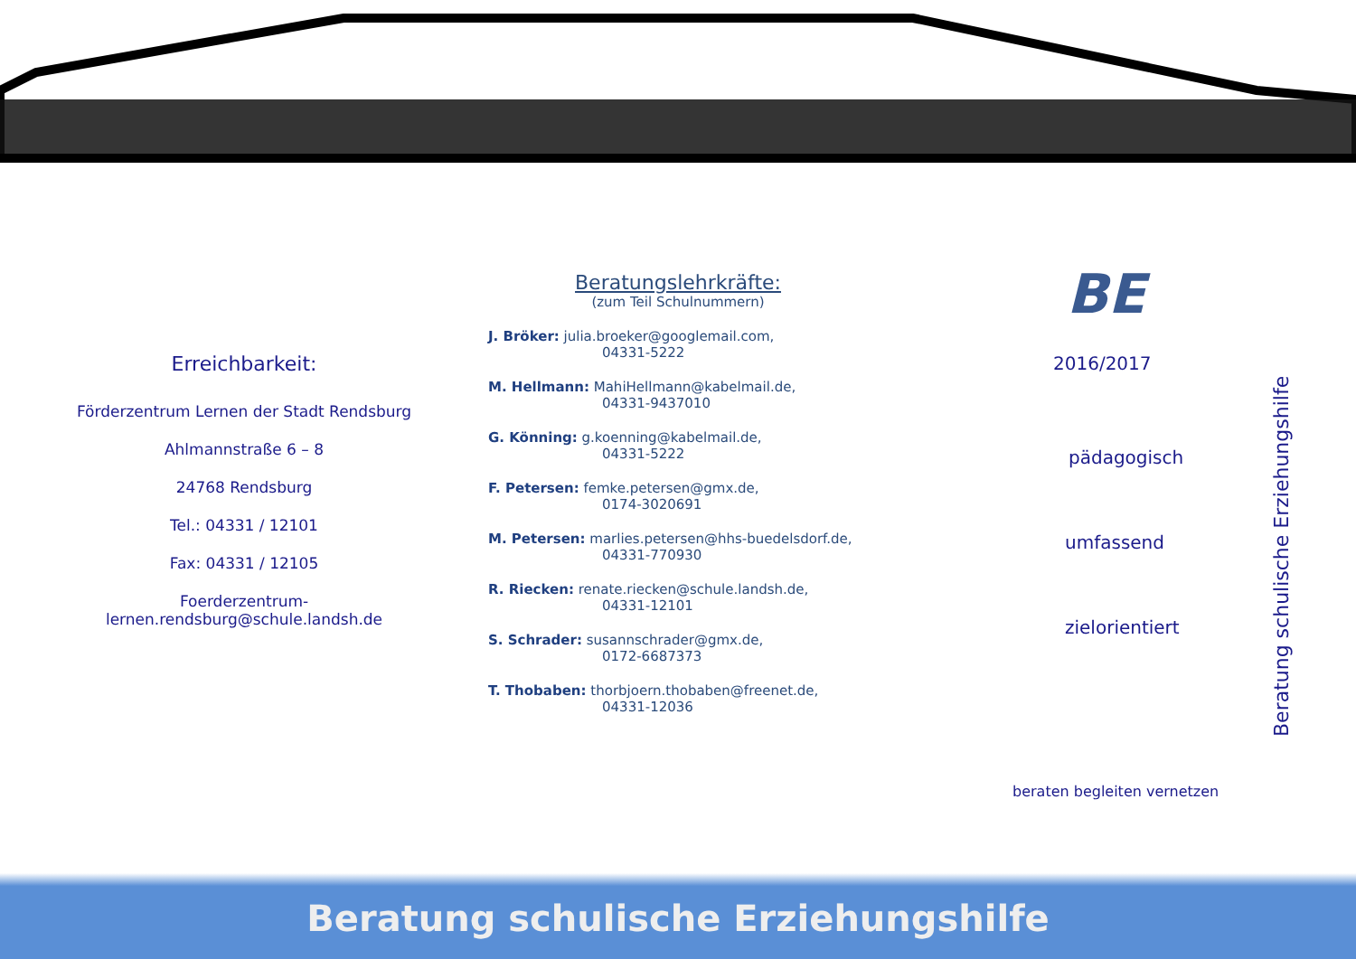Erreichbarkeit:
Förderzentrum Lernen der Stadt Rendsburg
Ahlmannstraße 6 – 8
24768 Rendsburg
Tel.: 04331 / 12101
Fax: 04331 / 12105
Foerderzentrum-
lernen.rendsburg@schule.landsh.de
Beratungslehrkräfte:
(zum Teil Schulnummern)
J. Bröker: julia.broeker@googlemail.com,
04331-5222
M. Hellmann: MahiHellmann@kabelmail.de,
04331-9437010
G. Könning: g.koenning@kabelmail.de,
04331-5222
F. Petersen: femke.petersen@gmx.de,
0174-3020691
M. Petersen: marlies.petersen@hhs-buedelsdorf.de,
04331-770930
R. Riecken: renate.riecken@schule.landsh.de,
04331-12101
S. Schrader: susannschrader@gmx.de,
0172-6687373
T. Thobaben: thorbjoern.thobaben@freenet.de,
04331-12036
BE
2016/2017
pädagogisch
umfassend
zielorientiert
beraten begleiten vernetzen
Beratung schulische Erziehungshilfe
Beratung schulische Erziehungshilfe